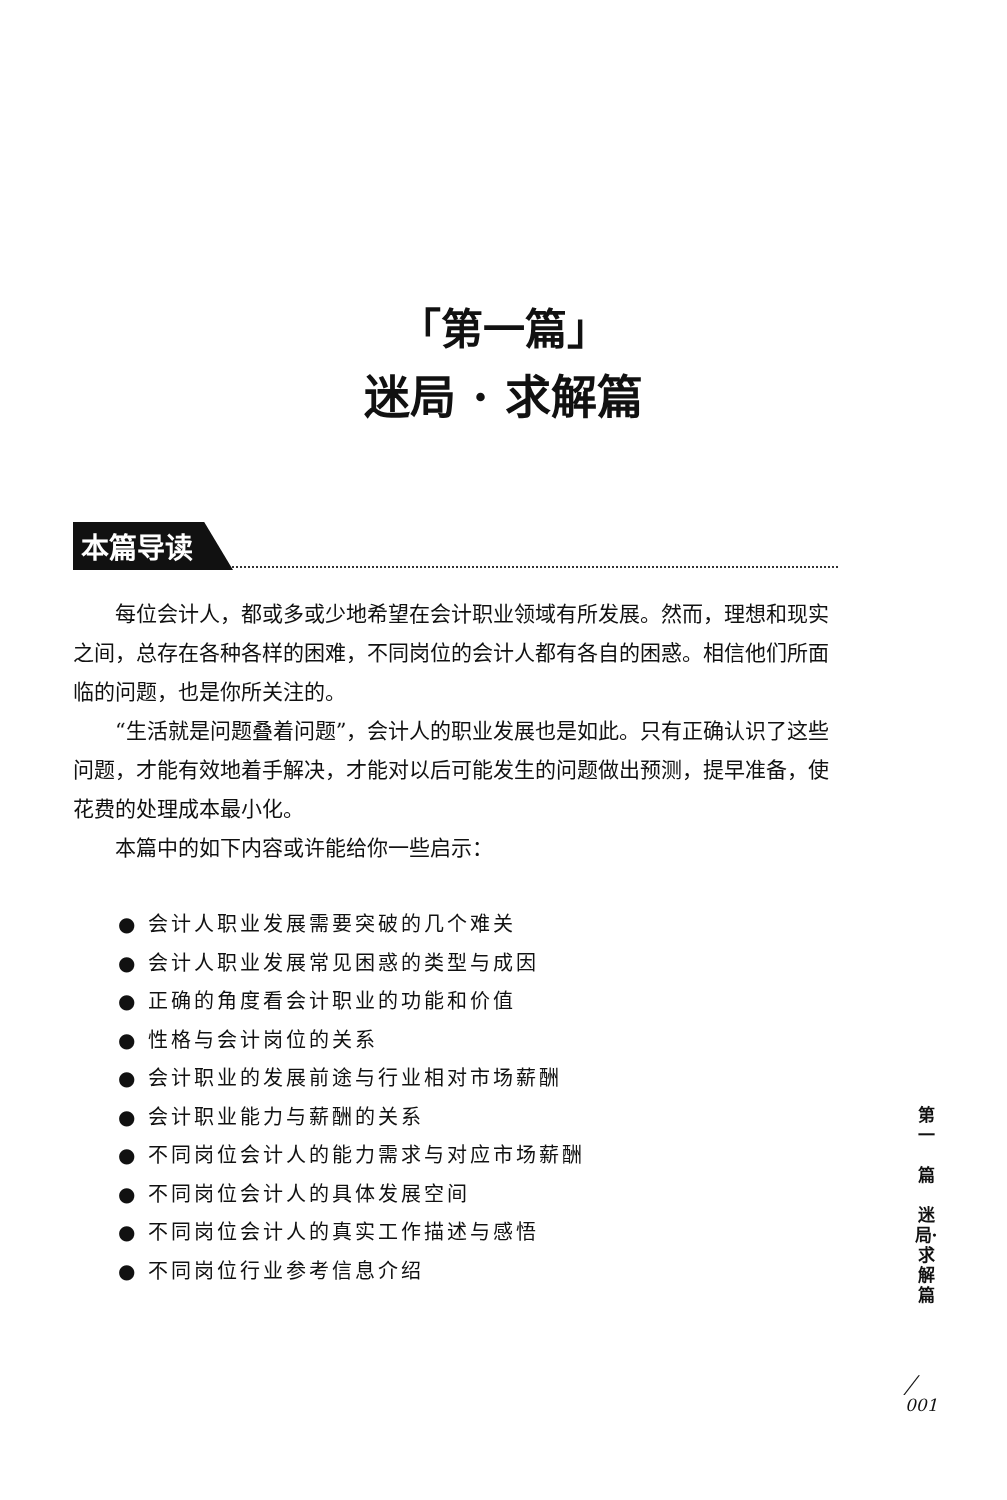「第一篇」
迷局 · 求解篇
本篇导读
每位会计人，都或多或少地希望在会计职业领域有所发展。然而，理想和现实之间，总存在各种各样的困难，不同岗位的会计人都有各自的困惑。相信他们所面临的问题，也是你所关注的。
“生活就是问题叠着问题”，会计人的职业发展也是如此。只有正确认识了这些问题，才能有效地着手解决，才能对以后可能发生的问题做出预测，提早准备，使花费的处理成本最小化。
本篇中的如下内容或许能给你一些启示：
● 会计人职业发展需要突破的几个难关
● 会计人职业发展常见困惑的类型与成因
● 正确的角度看会计职业的功能和价值
● 性格与会计岗位的关系
● 会计职业的发展前途与行业相对市场薪酬
● 会计职业能力与薪酬的关系
● 不同岗位会计人的能力需求与对应市场薪酬
● 不同岗位会计人的具体发展空间
● 不同岗位会计人的真实工作描述与感悟
● 不同岗位行业参考信息介绍
第一
篇
迷局·求解篇
╱
001